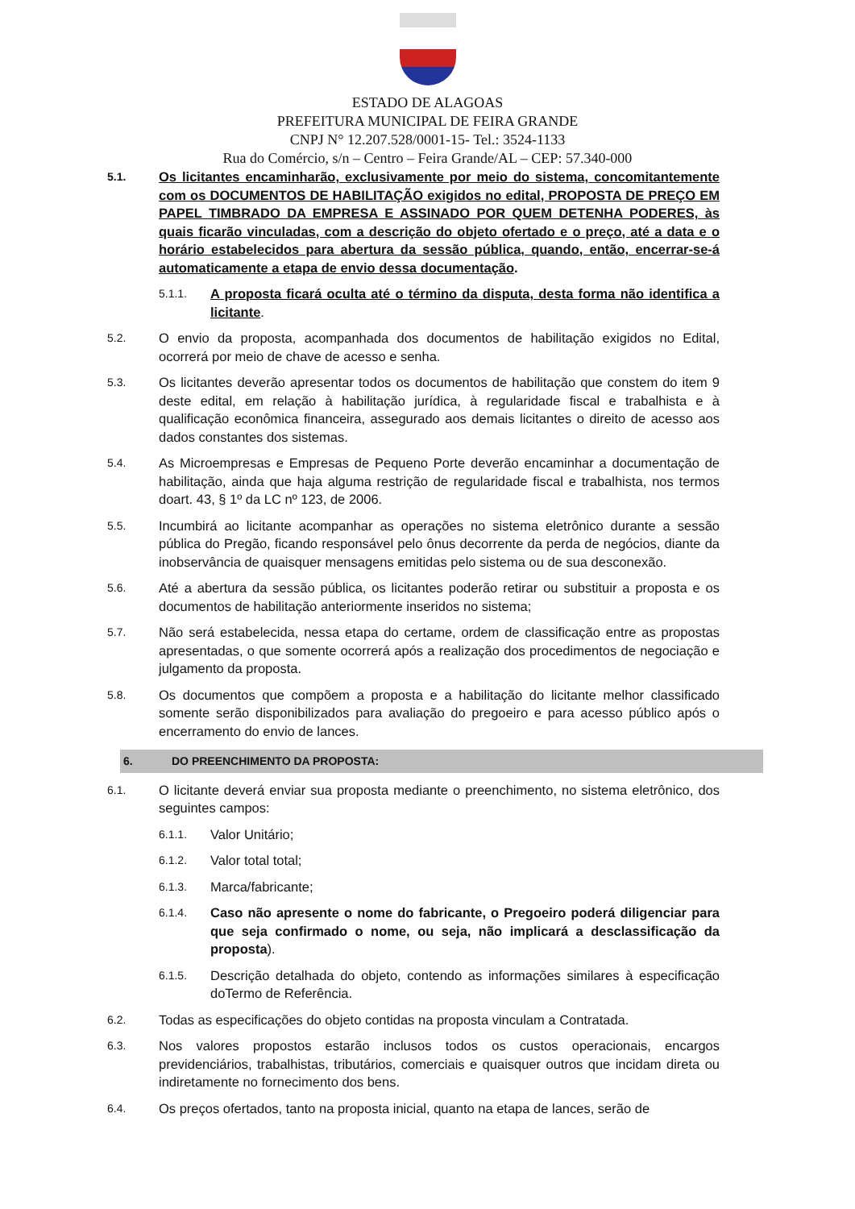ESTADO DE ALAGOAS
PREFEITURA MUNICIPAL DE FEIRA GRANDE
CNPJ N° 12.207.528/0001-15- Tel.: 3524-1133
Rua do Comércio, s/n – Centro – Feira Grande/AL – CEP: 57.340-000
5.1.
Os licitantes encaminharão, exclusivamente por meio do sistema, concomitantemente com os DOCUMENTOS DE HABILITAÇÃO exigidos no edital, PROPOSTA DE PREÇO EM PAPEL TIMBRADO DA EMPRESA E ASSINADO POR QUEM DETENHA PODERES, às quais ficarão vinculadas, com a descrição do objeto ofertado e o preço, até a data e o horário estabelecidos para abertura da sessão pública, quando, então, encerrar-se-á automaticamente a etapa de envio dessa documentação.
5.1.1.
A proposta ficará oculta até o término da disputa, desta forma não identifica a licitante.
5.2.
O envio da proposta, acompanhada dos documentos de habilitação exigidos no Edital, ocorrerá por meio de chave de acesso e senha.
5.3.
Os licitantes deverão apresentar todos os documentos de habilitação que constem do item 9 deste edital, em relação à habilitação jurídica, à regularidade fiscal e trabalhista e à qualificação econômica financeira, assegurado aos demais licitantes o direito de acesso aos dados constantes dos sistemas.
5.4.
As Microempresas e Empresas de Pequeno Porte deverão encaminhar a documentação de habilitação, ainda que haja alguma restrição de regularidade fiscal e trabalhista, nos termos doart. 43, § 1º da LC nº 123, de 2006.
5.5.
Incumbirá ao licitante acompanhar as operações no sistema eletrônico durante a sessão pública do Pregão, ficando responsável pelo ônus decorrente da perda de negócios, diante da inobservância de quaisquer mensagens emitidas pelo sistema ou de sua desconexão.
5.6.
Até a abertura da sessão pública, os licitantes poderão retirar ou substituir a proposta e os documentos de habilitação anteriormente inseridos no sistema;
5.7.
Não será estabelecida, nessa etapa do certame, ordem de classificação entre as propostas apresentadas, o que somente ocorrerá após a realização dos procedimentos de negociação e julgamento da proposta.
5.8.
Os documentos que compõem a proposta e a habilitação do licitante melhor classificado somente serão disponibilizados para avaliação do pregoeiro e para acesso público após o encerramento do envio de lances.
6. DO PREENCHIMENTO DA PROPOSTA:
6.1.
O licitante deverá enviar sua proposta mediante o preenchimento, no sistema eletrônico, dos seguintes campos:
6.1.1.
Valor Unitário;
6.1.2.
Valor total total;
6.1.3.
Marca/fabricante;
6.1.4.
Caso não apresente o nome do fabricante, o Pregoeiro poderá diligenciar para que seja confirmado o nome, ou seja, não implicará a desclassificação da proposta).
6.1.5.
Descrição detalhada do objeto, contendo as informações similares à especificação doTermo de Referência.
6.2.
Todas as especificações do objeto contidas na proposta vinculam a Contratada.
6.3.
Nos valores propostos estarão inclusos todos os custos operacionais, encargos previdenciários, trabalhistas, tributários, comerciais e quaisquer outros que incidam direta ou indiretamente no fornecimento dos bens.
6.4.
Os preços ofertados, tanto na proposta inicial, quanto na etapa de lances, serão de